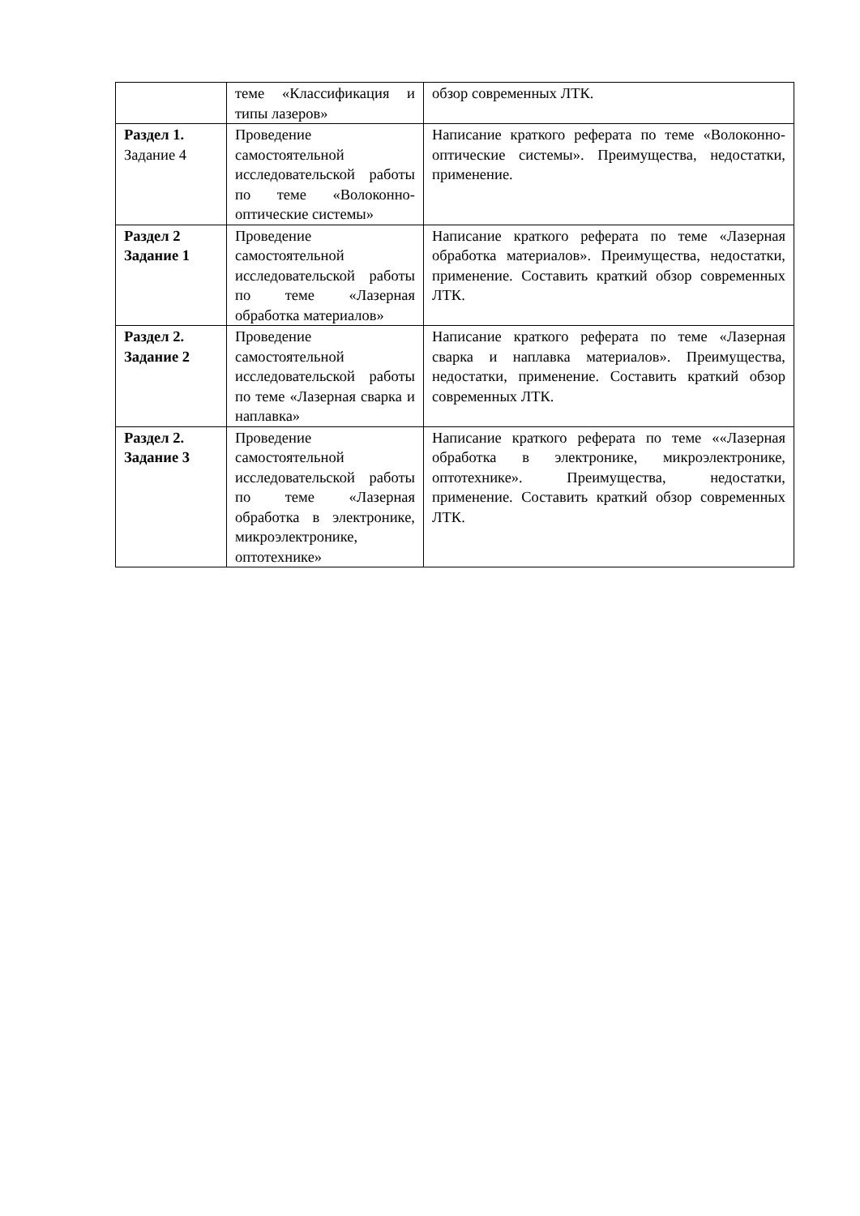| | теме «Классификация и типы лазеров» | обзор современных ЛТК. |
| Раздел 1. Задание 4 | Проведение самостоятельной исследовательской работы по теме «Волоконно-оптические системы» | Написание краткого реферата по теме «Волоконно-оптические системы». Преимущества, недостатки, применение. |
| Раздел 2 Задание 1 | Проведение самостоятельной исследовательской работы по теме «Лазерная обработка материалов» | Написание краткого реферата по теме «Лазерная обработка материалов». Преимущества, недостатки, применение. Составить краткий обзор современных ЛТК. |
| Раздел 2. Задание 2 | Проведение самостоятельной исследовательской работы по теме «Лазерная сварка и наплавка» | Написание краткого реферата по теме «Лазерная сварка и наплавка материалов». Преимущества, недостатки, применение. Составить краткий обзор современных ЛТК. |
| Раздел 2. Задание 3 | Проведение самостоятельной исследовательской работы по теме «Лазерная обработка в электронике, микроэлектронике, оптотехнике» | Написание краткого реферата по теме ««Лазерная обработка в электронике, микроэлектронике, оптотехнике». Преимущества, недостатки, применение. Составить краткий обзор современных ЛТК. |